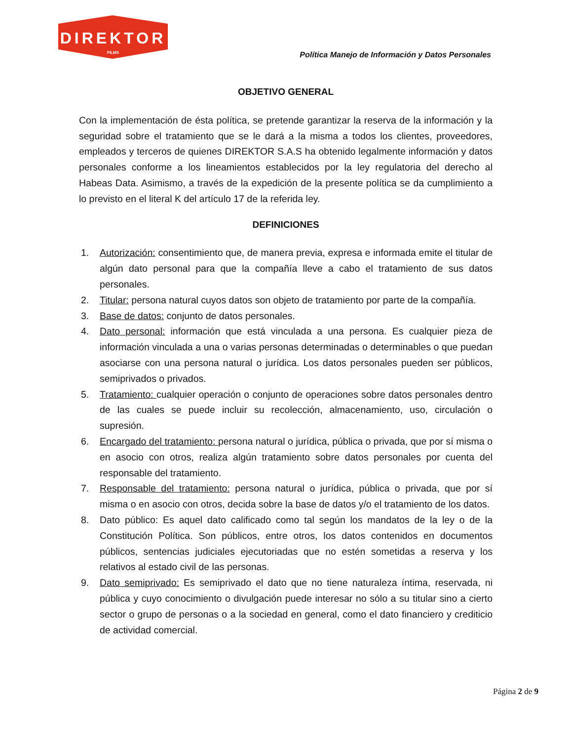DIREKTOR
FILMS
Política Manejo de Información y Datos Personales
OBJETIVO GENERAL
Con la implementación de ésta política, se pretende garantizar la reserva de la información y la seguridad sobre el tratamiento que se le dará a la misma a todos los clientes, proveedores, empleados y terceros de quienes DIREKTOR S.A.S ha obtenido legalmente información y datos personales conforme a los lineamientos establecidos por la ley regulatoria del derecho al Habeas Data. Asimismo, a través de la expedición de la presente política se da cumplimiento a lo previsto en el literal K del artículo 17 de la referida ley.
DEFINICIONES
1. Autorización: consentimiento que, de manera previa, expresa e informada emite el titular de algún dato personal para que la compañía lleve a cabo el tratamiento de sus datos personales.
2. Titular: persona natural cuyos datos son objeto de tratamiento por parte de la compañía.
3. Base de datos: conjunto de datos personales.
4. Dato personal: información que está vinculada a una persona. Es cualquier pieza de información vinculada a una o varias personas determinadas o determinables o que puedan asociarse con una persona natural o jurídica. Los datos personales pueden ser públicos, semiprivados o privados.
5. Tratamiento: cualquier operación o conjunto de operaciones sobre datos personales dentro de las cuales se puede incluir su recolección, almacenamiento, uso, circulación o supresión.
6. Encargado del tratamiento: persona natural o jurídica, pública o privada, que por sí misma o en asocio con otros, realiza algún tratamiento sobre datos personales por cuenta del responsable del tratamiento.
7. Responsable del tratamiento: persona natural o jurídica, pública o privada, que por sí misma o en asocio con otros, decida sobre la base de datos y/o el tratamiento de los datos.
8. Dato público: Es aquel dato calificado como tal según los mandatos de la ley o de la Constitución Política. Son públicos, entre otros, los datos contenidos en documentos públicos, sentencias judiciales ejecutoriadas que no estén sometidas a reserva y los relativos al estado civil de las personas.
9. Dato semiprivado: Es semiprivado el dato que no tiene naturaleza íntima, reservada, ni pública y cuyo conocimiento o divulgación puede interesar no sólo a su titular sino a cierto sector o grupo de personas o a la sociedad en general, como el dato financiero y crediticio de actividad comercial.
Página 2 de 9